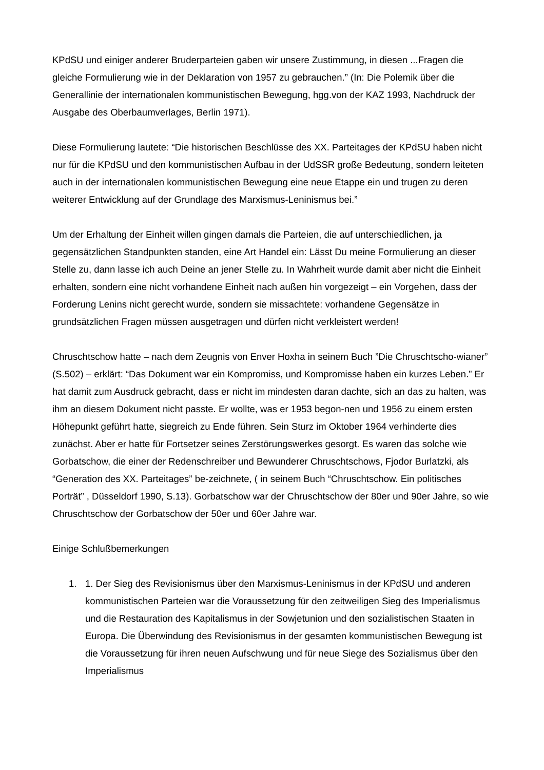KPdSU und einiger anderer Bruderparteien gaben wir unsere Zustimmung, in diesen ...Fragen die gleiche Formulierung wie in der Deklaration von 1957 zu gebrauchen.” (In: Die Polemik über die Generallinie der internationalen kommunistischen Bewegung, hgg.von der KAZ 1993, Nachdruck der Ausgabe des Oberbaumverlages, Berlin 1971).
Diese Formulierung lautete: “Die historischen Beschlüsse des XX. Parteitages der KPdSU haben nicht nur für die KPdSU und den kommunistischen Aufbau in der UdSSR große Bedeutung, sondern leiteten auch in der internationalen kommunistischen Bewegung eine neue Etappe ein und trugen zu deren weiterer Entwicklung auf der Grundlage des Marxismus-Leninismus bei.”
Um der Erhaltung der Einheit willen gingen damals die Parteien, die auf unterschiedlichen, ja gegensätzlichen Standpunkten standen, eine Art Handel ein: Lässt Du meine Formulierung an dieser Stelle zu, dann lasse ich auch Deine an jener Stelle zu. In Wahrheit wurde damit aber nicht die Einheit erhalten, sondern eine nicht vorhandene Einheit nach außen hin vorgezeigt – ein Vorgehen, dass der Forderung Lenins nicht gerecht wurde, sondern sie missachtete: vorhandene Gegensätze in grundsätzlichen Fragen müssen ausgetragen und dürfen nicht verkleistert werden!
Chruschtschow hatte – nach dem Zeugnis von Enver Hoxha in seinem Buch ”Die Chruschtscho-wianer” (S.502) – erklärt: “Das Dokument war ein Kompromiss, und Kompromisse haben ein kurzes Leben.” Er hat damit zum Ausdruck gebracht, dass er nicht im mindesten daran dachte, sich an das zu halten, was ihm an diesem Dokument nicht passte. Er wollte, was er 1953 begon-nen und 1956 zu einem ersten Höhepunkt geführt hatte, siegreich zu Ende führen. Sein Sturz im Oktober 1964 verhinderte dies zunächst. Aber er hatte für Fortsetzer seines Zerstörungswerkes gesorgt. Es waren das solche wie Gorbatschow, die einer der Redenschreiber und Bewunderer Chruschtschows, Fjodor Burlatzki, als “Generation des XX. Parteitages” be-zeichnete, ( in seinem Buch “Chruschtschow. Ein politisches Porträt” , Düsseldorf 1990, S.13). Gorbatschow war der Chruschtschow der 80er und 90er Jahre, so wie Chruschtschow der Gorbatschow der 50er und 60er Jahre war.
Einige Schlußbemerkungen
1. 1. Der Sieg des Revisionismus über den Marxismus-Leninismus in der KPdSU und anderen kommunistischen Parteien war die Voraussetzung für den zeitweiligen Sieg des Imperialismus und die Restauration des Kapitalismus in der Sowjetunion und den sozialistischen Staaten in Europa. Die Überwindung des Revisionismus in der gesamten kommunistischen Bewegung ist die Voraussetzung für ihren neuen Aufschwung und für neue Siege des Sozialismus über den Imperialismus